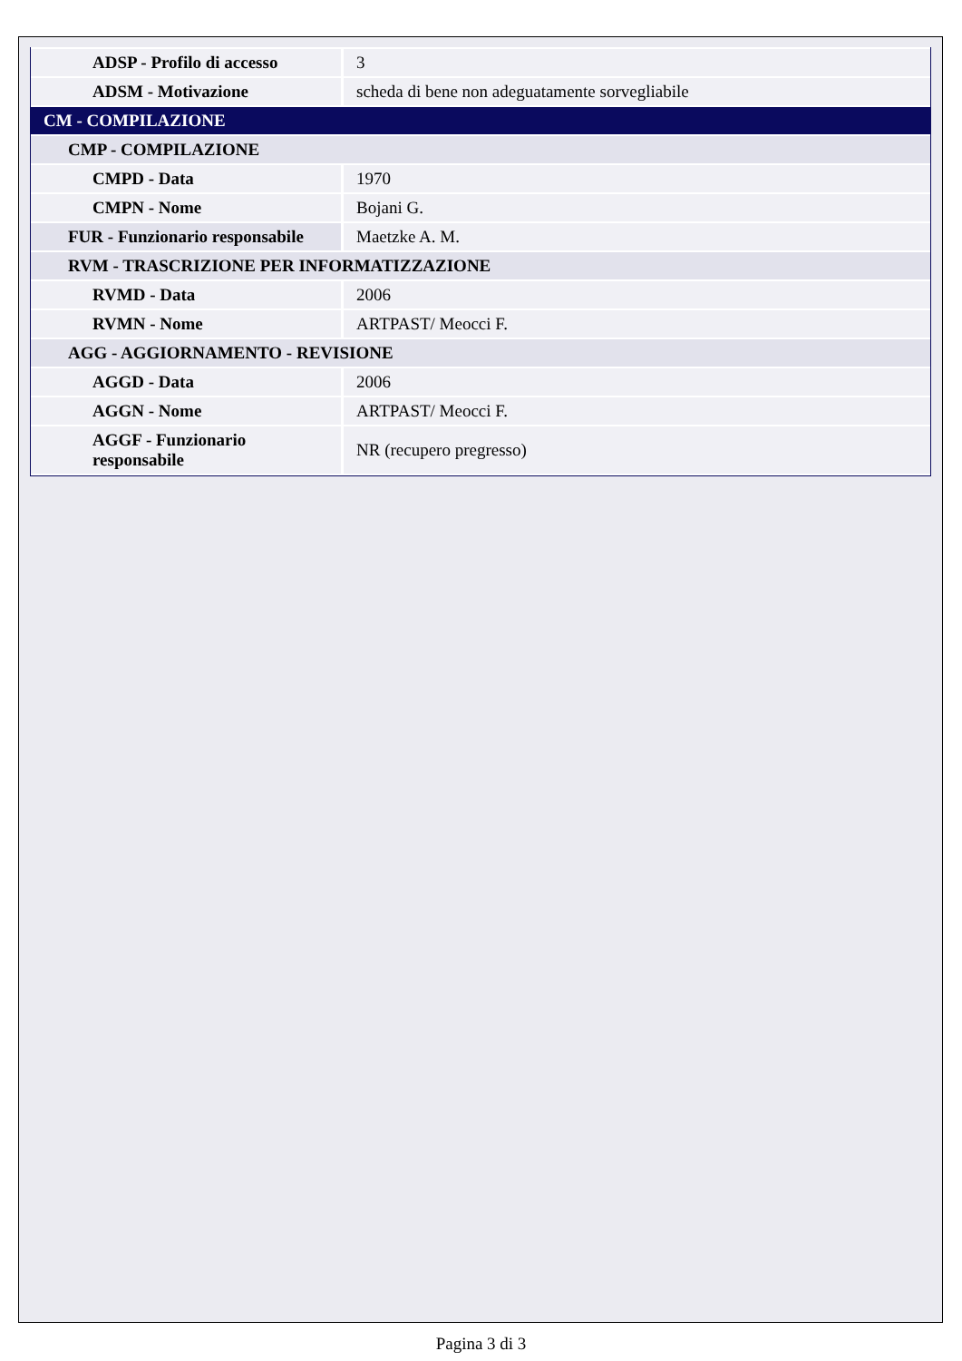| ADSP - Profilo di accesso | 3 |
| ADSM - Motivazione | scheda di bene non adeguatamente sorvegliabile |
| CM - COMPILAZIONE | |
| CMP - COMPILAZIONE | |
| CMPD - Data | 1970 |
| CMPN - Nome | Bojani G. |
| FUR - Funzionario responsabile | Maetzke A. M. |
| RVM - TRASCRIZIONE PER INFORMATIZZAZIONE | |
| RVMD - Data | 2006 |
| RVMN - Nome | ARTPAST/ Meocci F. |
| AGG - AGGIORNAMENTO - REVISIONE | |
| AGGD - Data | 2006 |
| AGGN - Nome | ARTPAST/ Meocci F. |
| AGGF - Funzionario responsabile | NR (recupero pregresso) |
Pagina 3 di 3